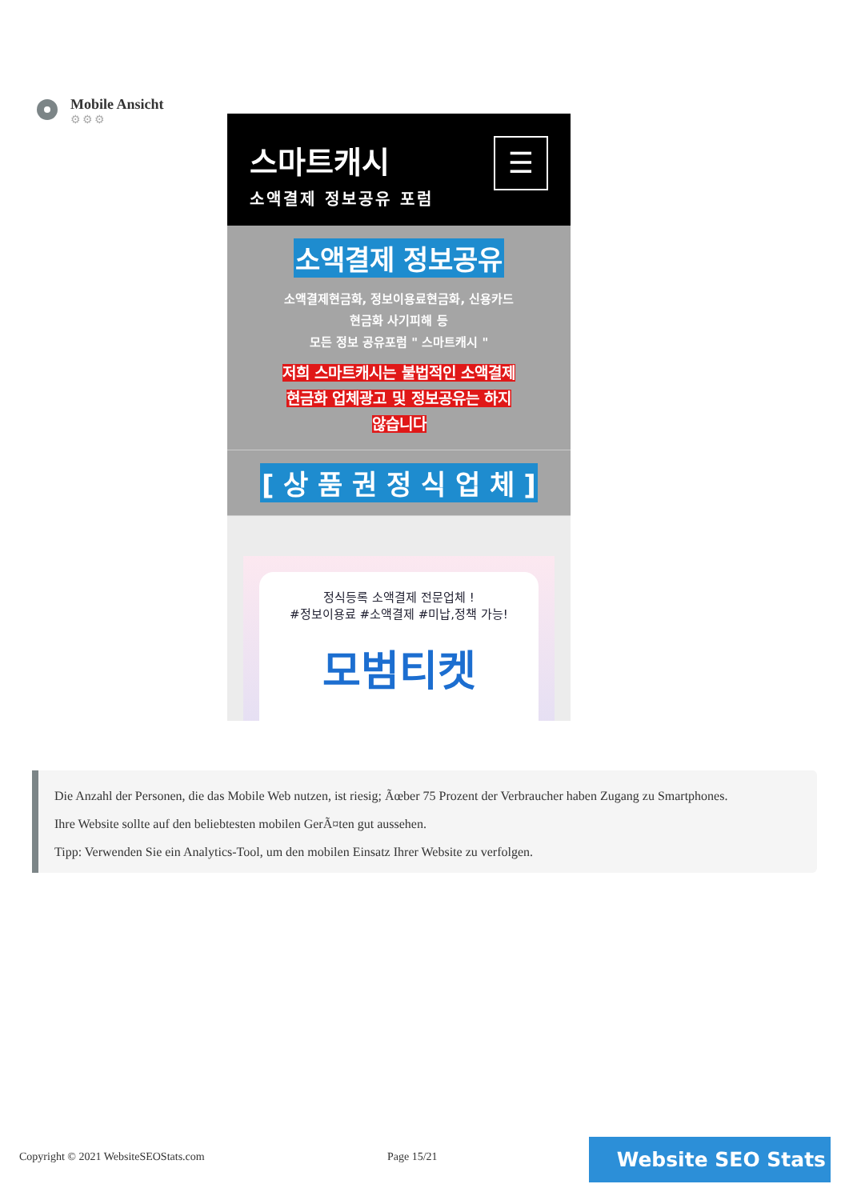Mobile Ansicht
⚙⚙⚙
스마트캐시
소액결제 정보공유 포럼
☰
소액결제 정보공유
소액결제현금화, 정보이용료현금화, 신용카드
현금화 사기피해 등
모든 정보 공유포럼 " 스마트캐시 "
저희 스마트캐시는 불법적인 소액결제
현금화 업체광고 및 정보공유는 하지
않습니다
[ 상 품 권 정 식 업 체 ]
정식등록 소액결제 전문업체 !
#정보이용료 #소액결제 #미납,정책 가능!
모범티켓
Die Anzahl der Personen, die das Mobile Web nutzen, ist riesig; Ãœber 75 Prozent der Verbraucher haben Zugang zu Smartphones.
Ihre Website sollte auf den beliebtesten mobilen GerÃ¤ten gut aussehen.
Tipp: Verwenden Sie ein Analytics-Tool, um den mobilen Einsatz Ihrer Website zu verfolgen.
Copyright © 2021 WebsiteSEOStats.com
Page 15/21 Website SEO Stats